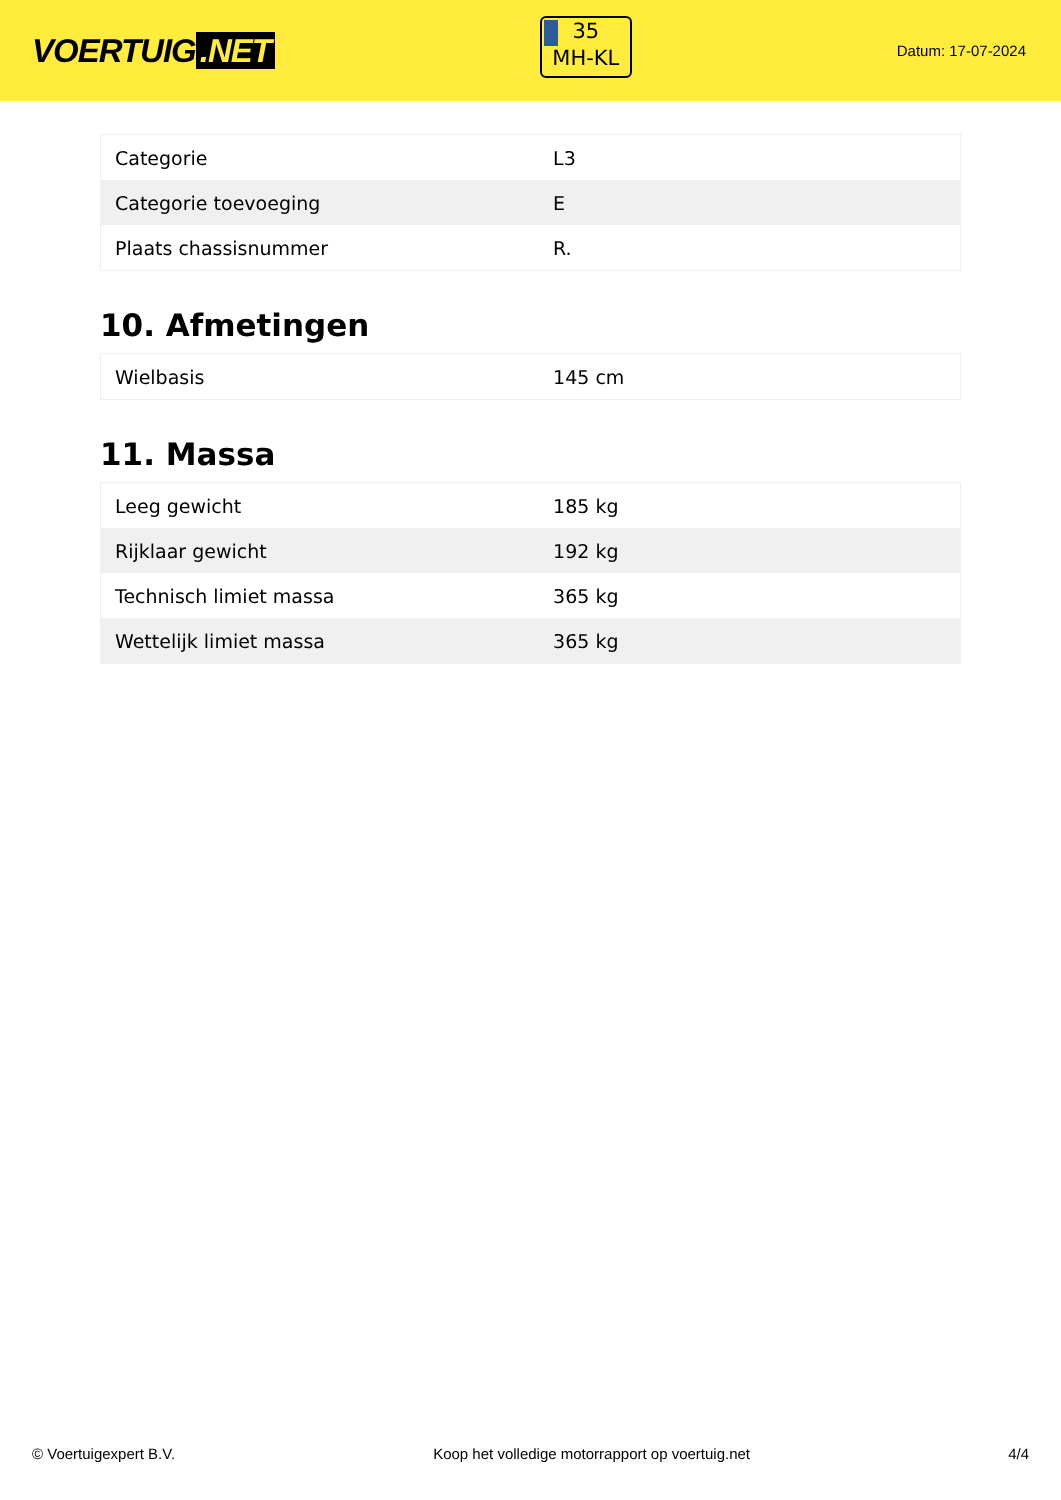VOERTUIG.NET
35
MH-KL
Datum: 17-07-2024
| Categorie | L3 |
| Categorie toevoeging | E |
| Plaats chassisnummer | R. |
10. Afmetingen
| Wielbasis | 145 cm |
11. Massa
| Leeg gewicht | 185 kg |
| Rijklaar gewicht | 192 kg |
| Technisch limiet massa | 365 kg |
| Wettelijk limiet massa | 365 kg |
© Voertuigexpert B.V. Koop het volledige motorrapport op voertuig.net
4/4